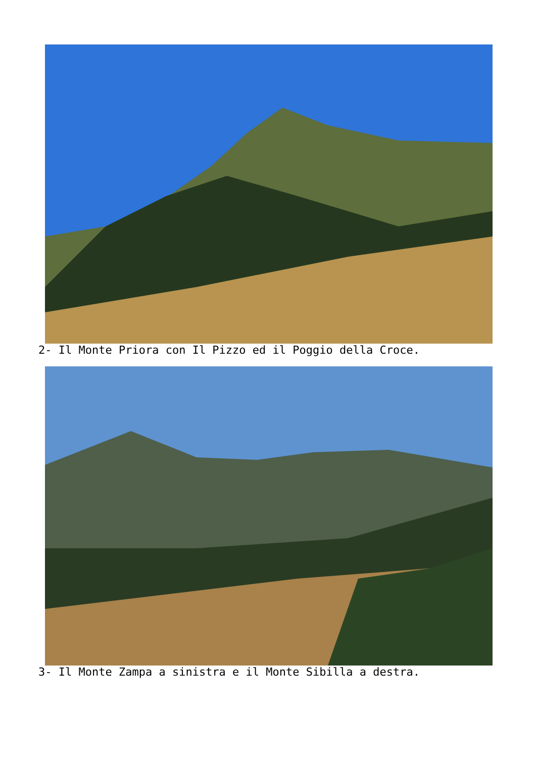2- Il Monte Priora con Il Pizzo ed il Poggio della Croce.
3- Il Monte Zampa a sinistra e il Monte Sibilla a destra.